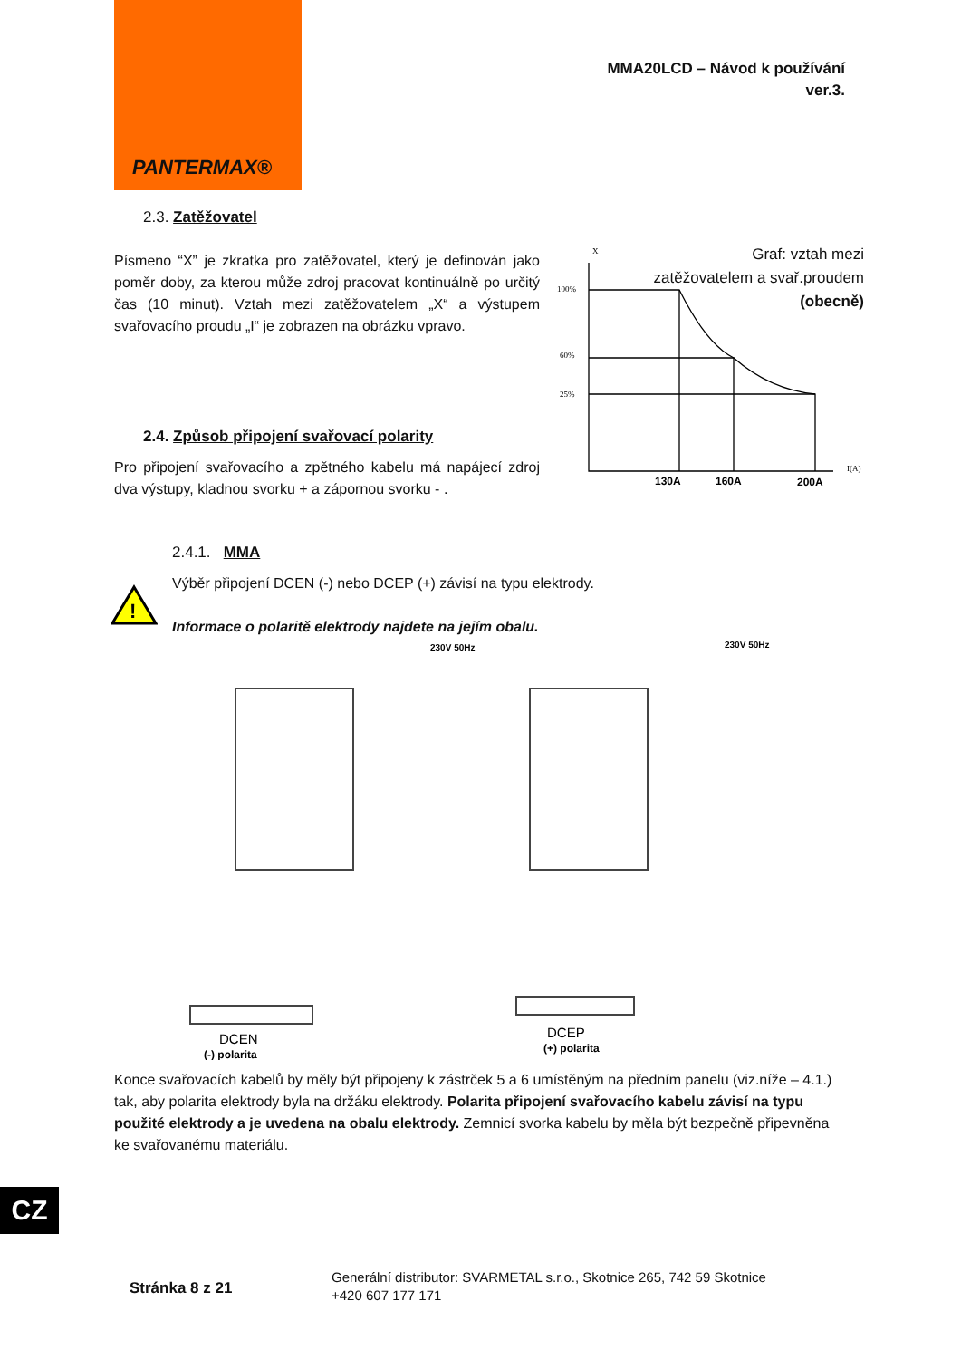PANTERMAX®
MMA20LCD – Návod k používání
ver.3.
2.3. Zatěžovatel
Písmeno “X” je zkratka pro zatěžovatel, který je definován jako poměr doby, za kterou může zdroj pracovat kontinuálně po určitý čas (10 minut). Vztah mezi zatěžovatelem „X“ a výstupem svařovacího proudu „I“ je zobrazen na obrázku vpravo.
Graf: vztah mezi
zatěžovatelem a svař.proudem
(obecně)
X
100%
60%
25%
I(A)
130A
160A
200A
2.4. Způsob připojení svařovací polarity
Pro připojení svařovacího a zpětného kabelu má napájecí zdroj dva výstupy, kladnou svorku + a zápornou svorku - .
2.4.1. MMA
!
Výběr připojení DCEN (-) nebo DCEP (+) závisí na typu elektrody.
Informace o polaritě elektrody najdete na jejím obalu.
230V 50Hz
230V 50Hz
DCEN
DCEP
(-) polarita
(+) polarita
Konce svařovacích kabelů by měly být připojeny k zástrček 5 a 6 umístěným na předním panelu (viz.níže – 4.1.) tak, aby polarita elektrody byla na držáku elektrody. Polarita připojení svařovacího kabelu závisí na typu použité elektrody a je uvedena na obalu elektrody. Zemnicí svorka kabelu by měla být bezpečně připevněna ke svařovanému materiálu.
CZ
Stránka 8 z 21
Generální distributor: SVARMETAL s.r.o., Skotnice 265, 742 59 Skotnice
+420 607 177 171